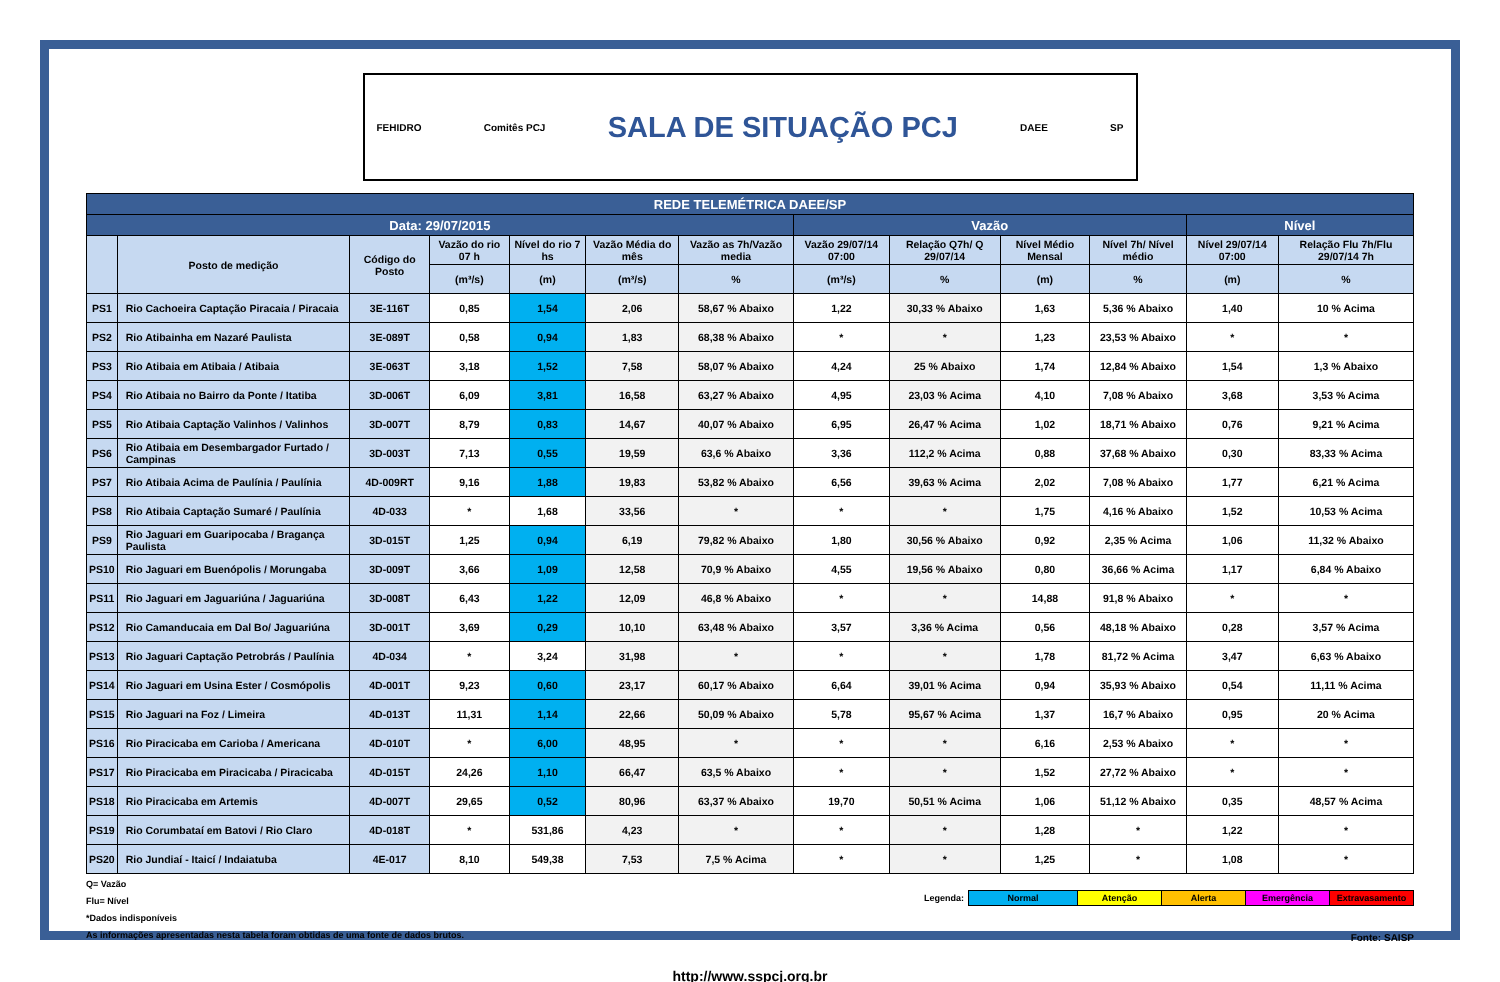FEHIDRO Comitês PCJ SALA DE SITUAÇÃO PCJ DAEE SP
| REDE TELEMÉTRICA DAEE/SP | | | | | | | | | | | | |
| --- | --- | --- | --- | --- | --- | --- | --- | --- | --- | --- | --- | --- |
| Data: 29/07/2015 | | | | | | | Vazão | | | | Nível | |
| | Posto de medição | Código do Posto | Vazão do rio 07 h | Nível do rio 7 hs | Vazão Média do mês | Vazão as 7h/Vazão media | Vazão 29/07/14 07:00 | Relação Q7h/ Q 29/07/14 | Nível Médio Mensal | Nível 7h/ Nível médio | Nível 29/07/14 07:00 | Relação Flu 7h/Flu 29/07/14 7h |
| | | | (m³/s) | (m) | (m³/s) | % | (m³/s) | % | (m) | % | (m) | % |
| PS1 | Rio Cachoeira Captação Piracaia / Piracaia | 3E-116T | 0,85 | 1,54 | 2,06 | 58,67 % Abaixo | 1,22 | 30,33 % Abaixo | 1,63 | 5,36 % Abaixo | 1,40 | 10 % Acima |
| PS2 | Rio Atibainha em Nazaré Paulista | 3E-089T | 0,58 | 0,94 | 1,83 | 68,38 % Abaixo | * | * | 1,23 | 23,53 % Abaixo | * | * |
| PS3 | Rio Atibaia em Atibaia / Atibaia | 3E-063T | 3,18 | 1,52 | 7,58 | 58,07 % Abaixo | 4,24 | 25 % Abaixo | 1,74 | 12,84 % Abaixo | 1,54 | 1,3 % Abaixo |
| PS4 | Rio Atibaia no Bairro da Ponte / Itatiba | 3D-006T | 6,09 | 3,81 | 16,58 | 63,27 % Abaixo | 4,95 | 23,03 % Acima | 4,10 | 7,08 % Abaixo | 3,68 | 3,53 % Acima |
| PS5 | Rio Atibaia Captação Valinhos / Valinhos | 3D-007T | 8,79 | 0,83 | 14,67 | 40,07 % Abaixo | 6,95 | 26,47 % Acima | 1,02 | 18,71 % Abaixo | 0,76 | 9,21 % Acima |
| PS6 | Rio Atibaia em Desembargador Furtado / Campinas | 3D-003T | 7,13 | 0,55 | 19,59 | 63,6 % Abaixo | 3,36 | 112,2 % Acima | 0,88 | 37,68 % Abaixo | 0,30 | 83,33 % Acima |
| PS7 | Rio Atibaia Acima de Paulínia / Paulínia | 4D-009RT | 9,16 | 1,88 | 19,83 | 53,82 % Abaixo | 6,56 | 39,63 % Acima | 2,02 | 7,08 % Abaixo | 1,77 | 6,21 % Acima |
| PS8 | Rio Atibaia Captação Sumaré / Paulínia | 4D-033 | * | 1,68 | 33,56 | * | * | * | 1,75 | 4,16 % Abaixo | 1,52 | 10,53 % Acima |
| PS9 | Rio Jaguari em Guaripocaba / Bragança Paulista | 3D-015T | 1,25 | 0,94 | 6,19 | 79,82 % Abaixo | 1,80 | 30,56 % Abaixo | 0,92 | 2,35 % Acima | 1,06 | 11,32 % Abaixo |
| PS10 | Rio Jaguari em Buenópolis / Morungaba | 3D-009T | 3,66 | 1,09 | 12,58 | 70,9 % Abaixo | 4,55 | 19,56 % Abaixo | 0,80 | 36,66 % Acima | 1,17 | 6,84 % Abaixo |
| PS11 | Rio Jaguari em Jaguariúna / Jaguariúna | 3D-008T | 6,43 | 1,22 | 12,09 | 46,8 % Abaixo | * | * | 14,88 | 91,8 % Abaixo | * | * |
| PS12 | Rio Camanducaia em Dal Bo/ Jaguariúna | 3D-001T | 3,69 | 0,29 | 10,10 | 63,48 % Abaixo | 3,57 | 3,36 % Acima | 0,56 | 48,18 % Abaixo | 0,28 | 3,57 % Acima |
| PS13 | Rio Jaguari Captação Petrobrás / Paulínia | 4D-034 | * | 3,24 | 31,98 | * | * | * | 1,78 | 81,72 % Acima | 3,47 | 6,63 % Abaixo |
| PS14 | Rio Jaguari em Usina Ester / Cosmópolis | 4D-001T | 9,23 | 0,60 | 23,17 | 60,17 % Abaixo | 6,64 | 39,01 % Acima | 0,94 | 35,93 % Abaixo | 0,54 | 11,11 % Acima |
| PS15 | Rio Jaguari na Foz / Limeira | 4D-013T | 11,31 | 1,14 | 22,66 | 50,09 % Abaixo | 5,78 | 95,67 % Acima | 1,37 | 16,7 % Abaixo | 0,95 | 20 % Acima |
| PS16 | Rio Piracicaba em Carioba / Americana | 4D-010T | * | 6,00 | 48,95 | * | * | * | 6,16 | 2,53 % Abaixo | * | * |
| PS17 | Rio Piracicaba em Piracicaba / Piracicaba | 4D-015T | 24,26 | 1,10 | 66,47 | 63,5 % Abaixo | * | * | 1,52 | 27,72 % Abaixo | * | * |
| PS18 | Rio Piracicaba em Artemis | 4D-007T | 29,65 | 0,52 | 80,96 | 63,37 % Abaixo | 19,70 | 50,51 % Acima | 1,06 | 51,12 % Abaixo | 0,35 | 48,57 % Acima |
| PS19 | Rio Corumbataí em Batovi / Rio Claro | 4D-018T | * | 531,86 | 4,23 | * | * | * | 1,28 | * | 1,22 | * |
| PS20 | Rio Jundiaí - Itaicí / Indaiatuba | 4E-017 | 8,10 | 549,38 | 7,53 | 7,5 % Acima | * | * | 1,25 | * | 1,08 | * |
Q= Vazão
Flu= Nível
*Dados indisponíveis
As informações apresentadas nesta tabela foram obtidas de uma fonte de dados brutos.
| Legenda: | Normal | Atenção | Alerta | Emergência | Extravasamento |
Fonte: SAISP
http://www.sspcj.org.br